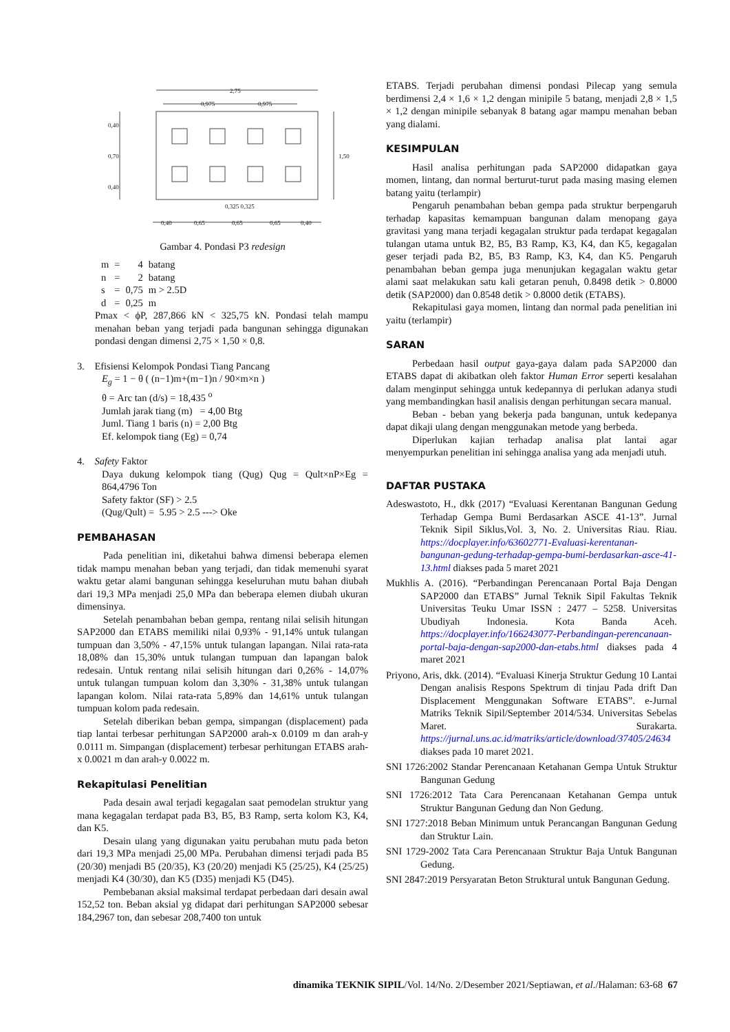2,75
0,975
0,975
0,325 0,325
0,40
0,65
0,65
0,65
0,40
0,40
0,70
0,40
1,50
Gambar 4. Pondasi P3 redesign
| m | = | 4 | batang |
| n | = | 2 | batang |
| s | = | 0,75 | m > 2.5D |
| d | = | 0,25 | m |
Pmax < ϕP, 287,866 kN < 325,75 kN. Pondasi telah mampu menahan beban yang terjadi pada bangunan sehingga digunakan pondasi dengan dimensi 2,75 × 1,50 × 0,8.
3. Efisiensi Kelompok Pondasi Tiang Pancang
E<sub>g</sub> = 1 − θ ( (n−1)m+(m−1)n / 90×m×n )
θ = Arc tan (d/s) = 18,435 <sup>o</sup>
Jumlah jarak tiang (m) = 4,00 Btg
Juml. Tiang 1 baris (n) = 2,00 Btg
Ef. kelompok tiang (Eg) = 0,74
4. Safety Faktor
Daya dukung kelompok tiang (Qug) Qug = Qult×nP×Eg = 864,4796 Ton
Safety faktor (SF) > 2.5
(Qug/Qult) = 5.95 > 2.5 ---> Oke
PEMBAHASAN
Pada penelitian ini, diketahui bahwa dimensi beberapa elemen tidak mampu menahan beban yang terjadi, dan tidak memenuhi syarat waktu getar alami bangunan sehingga keseluruhan mutu bahan diubah dari 19,3 MPa menjadi 25,0 MPa dan beberapa elemen diubah ukuran dimensinya.
Setelah penambahan beban gempa, rentang nilai selisih hitungan SAP2000 dan ETABS memiliki nilai 0,93% - 91,14% untuk tulangan tumpuan dan 3,50% - 47,15% untuk tulangan lapangan. Nilai rata-rata 18,08% dan 15,30% untuk tulangan tumpuan dan lapangan balok redesain. Untuk rentang nilai selisih hitungan dari 0,26% - 14,07% untuk tulangan tumpuan kolom dan 3,30% - 31,38% untuk tulangan lapangan kolom. Nilai rata-rata 5,89% dan 14,61% untuk tulangan tumpuan kolom pada redesain.
Setelah diberikan beban gempa, simpangan (displacement) pada tiap lantai terbesar perhitungan SAP2000 arah-x 0.0109 m dan arah-y 0.0111 m. Simpangan (displacement) terbesar perhitungan ETABS arah-x 0.0021 m dan arah-y 0.0022 m.
Rekapitulasi Penelitian
Pada desain awal terjadi kegagalan saat pemodelan struktur yang mana kegagalan terdapat pada B3, B5, B3 Ramp, serta kolom K3, K4, dan K5.
Desain ulang yang digunakan yaitu perubahan mutu pada beton dari 19,3 MPa menjadi 25,00 MPa. Perubahan dimensi terjadi pada B5 (20/30) menjadi B5 (20/35), K3 (20/20) menjadi K5 (25/25), K4 (25/25) menjadi K4 (30/30), dan K5 (D35) menjadi K5 (D45).
Pembebanan aksial maksimal terdapat perbedaan dari desain awal 152,52 ton. Beban aksial yg didapat dari perhitungan SAP2000 sebesar 184,2967 ton, dan sebesar 208,7400 ton untuk
ETABS. Terjadi perubahan dimensi pondasi Pilecap yang semula berdimensi 2,4 × 1,6 × 1,2 dengan minipile 5 batang, menjadi 2,8 × 1,5 × 1,2 dengan minipile sebanyak 8 batang agar mampu menahan beban yang dialami.
KESIMPULAN
Hasil analisa perhitungan pada SAP2000 didapatkan gaya momen, lintang, dan normal berturut-turut pada masing masing elemen batang yaitu (terlampir)
Pengaruh penambahan beban gempa pada struktur berpengaruh terhadap kapasitas kemampuan bangunan dalam menopang gaya gravitasi yang mana terjadi kegagalan struktur pada terdapat kegagalan tulangan utama untuk B2, B5, B3 Ramp, K3, K4, dan K5, kegagalan geser terjadi pada B2, B5, B3 Ramp, K3, K4, dan K5. Pengaruh penambahan beban gempa juga menunjukan kegagalan waktu getar alami saat melakukan satu kali getaran penuh, 0.8498 detik > 0.8000 detik (SAP2000) dan 0.8548 detik > 0.8000 detik (ETABS).
Rekapitulasi gaya momen, lintang dan normal pada penelitian ini yaitu (terlampir)
SARAN
Perbedaan hasil output gaya-gaya dalam pada SAP2000 dan ETABS dapat di akibatkan oleh faktor Human Error seperti kesalahan dalam menginput sehingga untuk kedepannya di perlukan adanya studi yang membandingkan hasil analisis dengan perhitungan secara manual.
Beban - beban yang bekerja pada bangunan, untuk kedepanya dapat dikaji ulang dengan menggunakan metode yang berbeda.
Diperlukan kajian terhadap analisa plat lantai agar menyempurkan penelitian ini sehingga analisa yang ada menjadi utuh.
DAFTAR PUSTAKA
Adeswastoto, H., dkk (2017) “Evaluasi Kerentanan Bangunan Gedung Terhadap Gempa Bumi Berdasarkan ASCE 41-13”. Jurnal Teknik Sipil Siklus,Vol. 3, No. 2. Universitas Riau. Riau. https://docplayer.info/63602771-Evaluasi-kerentanan-bangunan-gedung-terhadap-gempa-bumi-berdasarkan-asce-41-13.html diakses pada 5 maret 2021
Mukhlis A. (2016). “Perbandingan Perencanaan Portal Baja Dengan SAP2000 dan ETABS” Jurnal Teknik Sipil Fakultas Teknik Universitas Teuku Umar ISSN : 2477 – 5258. Universitas Ubudiyah Indonesia. Kota Banda Aceh. https://docplayer.info/166243077-Perbandingan-perencanaan-portal-baja-dengan-sap2000-dan-etabs.html diakses pada 4 maret 2021
Priyono, Aris, dkk. (2014). “Evaluasi Kinerja Struktur Gedung 10 Lantai Dengan analisis Respons Spektrum di tinjau Pada drift Dan Displacement Menggunakan Software ETABS”. e-Jurnal Matriks Teknik Sipil/September 2014/534. Universitas Sebelas Maret. Surakarta. https://jurnal.uns.ac.id/matriks/article/download/37405/24634 diakses pada 10 maret 2021.
SNI 1726:2002 Standar Perencanaan Ketahanan Gempa Untuk Struktur Bangunan Gedung
SNI 1726:2012 Tata Cara Perencanaan Ketahanan Gempa untuk Struktur Bangunan Gedung dan Non Gedung.
SNI 1727:2018 Beban Minimum untuk Perancangan Bangunan Gedung dan Struktur Lain.
SNI 1729-2002 Tata Cara Perencanaan Struktur Baja Untuk Bangunan Gedung.
SNI 2847:2019 Persyaratan Beton Struktural untuk Bangunan Gedung.
dinamika TEKNIK SIPIL/Vol. 14/No. 2/Desember 2021/Septiawan, et al./Halaman: 63-68 67